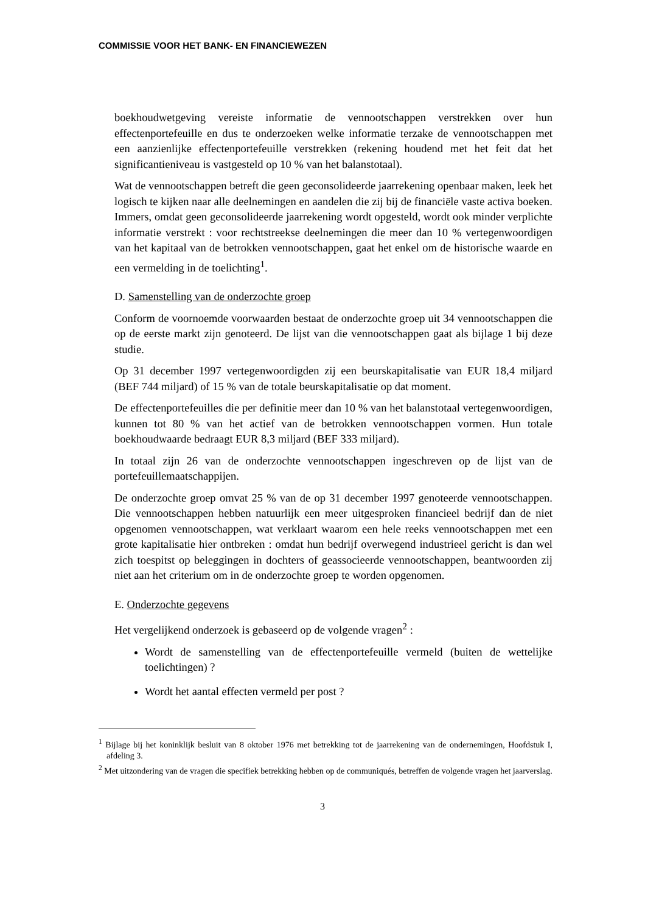COMMISSIE VOOR HET BANK- EN FINANCIEWEZEN
boekhoudwetgeving vereiste informatie de vennootschappen verstrekken over hun effectenportefeuille en dus te onderzoeken welke informatie terzake de vennootschappen met een aanzienlijke effectenportefeuille verstrekken (rekening houdend met het feit dat het significantieniveau is vastgesteld op 10 % van het balanstotaal).
Wat de vennootschappen betreft die geen geconsolideerde jaarrekening openbaar maken, leek het logisch te kijken naar alle deelnemingen en aandelen die zij bij de financiële vaste activa boeken. Immers, omdat geen geconsolideerde jaarrekening wordt opgesteld, wordt ook minder verplichte informatie verstrekt : voor rechtstreekse deelnemingen die meer dan 10 % vertegenwoordigen van het kapitaal van de betrokken vennootschappen, gaat het enkel om de historische waarde en een vermelding in de toelichting<sup>1</sup>.
D. Samenstelling van de onderzochte groep
Conform de voornoemde voorwaarden bestaat de onderzochte groep uit 34 vennootschappen die op de eerste markt zijn genoteerd. De lijst van die vennootschappen gaat als bijlage 1 bij deze studie.
Op 31 december 1997 vertegenwoordigden zij een beurskapitalisatie van EUR 18,4 miljard (BEF 744 miljard) of 15 % van de totale beurskapitalisatie op dat moment.
De effectenportefeuilles die per definitie meer dan 10 % van het balanstotaal vertegenwoordigen, kunnen tot 80 % van het actief van de betrokken vennootschappen vormen. Hun totale boekhoudwaarde bedraagt EUR 8,3 miljard (BEF 333 miljard).
In totaal zijn 26 van de onderzochte vennootschappen ingeschreven op de lijst van de portefeuillemaatschappijen.
De onderzochte groep omvat 25 % van de op 31 december 1997 genoteerde vennootschappen. Die vennootschappen hebben natuurlijk een meer uitgesproken financieel bedrijf dan de niet opgenomen vennootschappen, wat verklaart waarom een hele reeks vennootschappen met een grote kapitalisatie hier ontbreken : omdat hun bedrijf overwegend industrieel gericht is dan wel zich toespitst op beleggingen in dochters of geassocieerde vennootschappen, beantwoorden zij niet aan het criterium om in de onderzochte groep te worden opgenomen.
E. Onderzochte gegevens
Het vergelijkend onderzoek is gebaseerd op de volgende vragen<sup>2</sup> :
Wordt de samenstelling van de effectenportefeuille vermeld (buiten de wettelijke toelichtingen) ?
Wordt het aantal effecten vermeld per post ?
<sup>1</sup> Bijlage bij het koninklijk besluit van 8 oktober 1976 met betrekking tot de jaarrekening van de ondernemingen, Hoofdstuk I, afdeling 3.
<sup>2</sup> Met uitzondering van de vragen die specifiek betrekking hebben op de communiqués, betreffen de volgende vragen het jaarverslag.
3